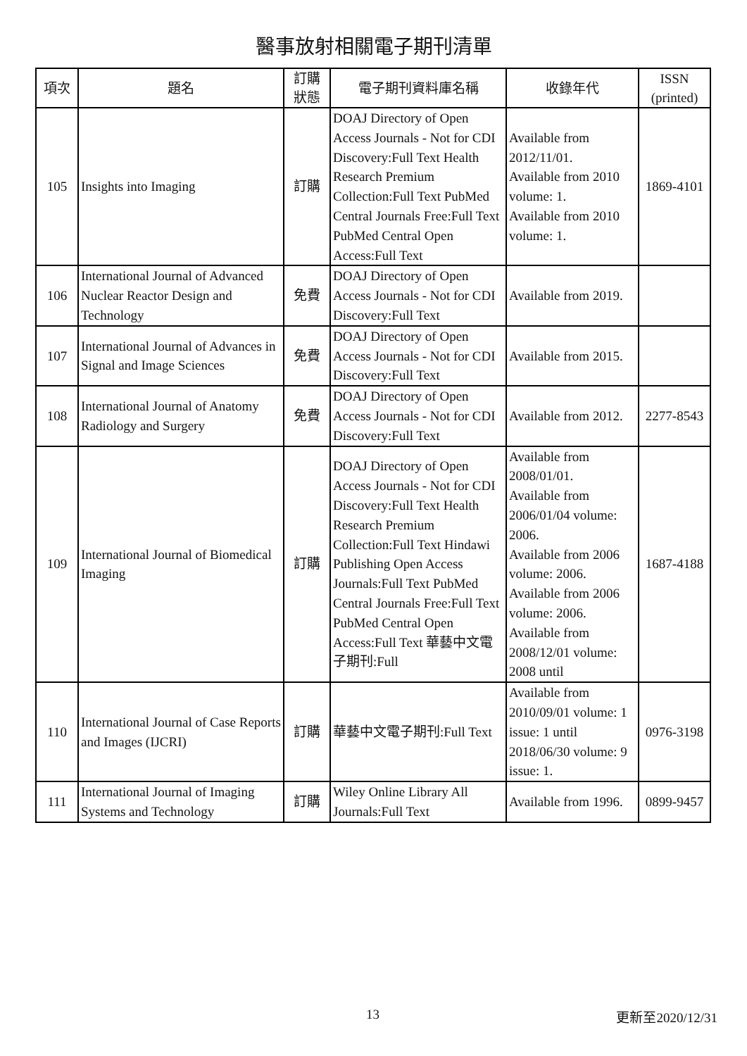醫事放射相關電子期刊清單
| 項次 | 題名 | 訂購 狀態 | 電子期刊資料庫名稱 | 收錄年代 | ISSN (printed) |
| --- | --- | --- | --- | --- | --- |
| 105 | Insights into Imaging | 訂購 | DOAJ Directory of Open Access Journals - Not for CDI Discovery:Full Text Health Research Premium Collection:Full Text PubMed Central Journals Free:Full Text PubMed Central Open Access:Full Text | Available from 2012/11/01. Available from 2010 volume: 1. Available from 2010 volume: 1. | 1869-4101 |
| 106 | International Journal of Advanced Nuclear Reactor Design and Technology | 免費 | DOAJ Directory of Open Access Journals - Not for CDI Discovery:Full Text | Available from 2019. | |
| 107 | International Journal of Advances in Signal and Image Sciences | 免費 | DOAJ Directory of Open Access Journals - Not for CDI Discovery:Full Text | Available from 2015. | |
| 108 | International Journal of Anatomy Radiology and Surgery | 免費 | DOAJ Directory of Open Access Journals - Not for CDI Discovery:Full Text | Available from 2012. | 2277-8543 |
| 109 | International Journal of Biomedical Imaging | 訂購 | DOAJ Directory of Open Access Journals - Not for CDI Discovery:Full Text Health Research Premium Collection:Full Text Hindawi Publishing Open Access Journals:Full Text PubMed Central Journals Free:Full Text PubMed Central Open Access:Full Text 華藝中文電子期刊:Full | Available from 2008/01/01. Available from 2006/01/04 volume: 2006. Available from 2006 volume: 2006. Available from 2006 volume: 2006. Available from 2008/12/01 volume: 2008 until | 1687-4188 |
| 110 | International Journal of Case Reports and Images (IJCRI) | 訂購 | 華藝中文電子期刊:Full Text | Available from 2010/09/01 volume: 1 issue: 1 until 2018/06/30 volume: 9 issue: 1. | 0976-3198 |
| 111 | International Journal of Imaging Systems and Technology | 訂購 | Wiley Online Library All Journals:Full Text | Available from 1996. | 0899-9457 |
13 更新至2020/12/31